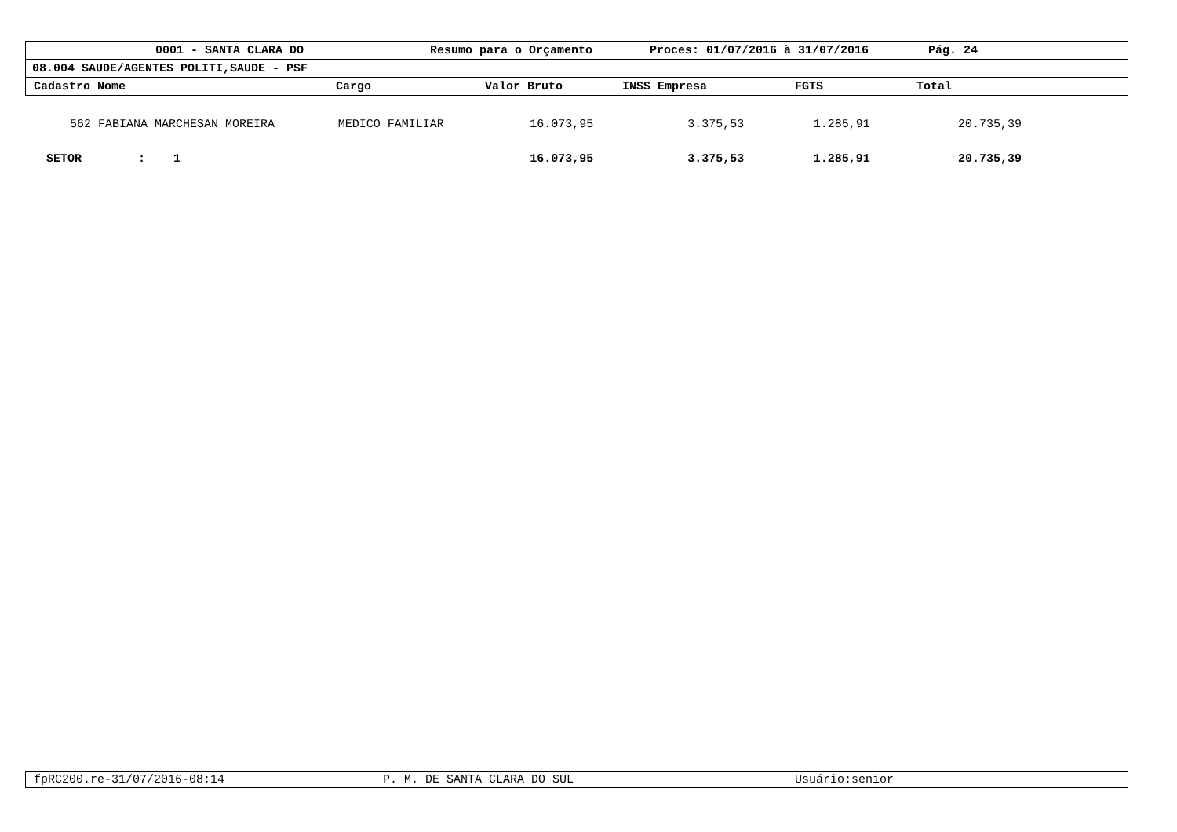0001 - SANTA CLARA DO Resumo para o Orçamento Proces: 01/07/2016 à 31/07/2016 Pág. 24
08.004 SAUDE/AGENTES POLITI,SAUDE - PSF
Cadastro Nome Cargo Valor Bruto INSS Empresa FGTS Total
| 562 | FABIANA MARCHESAN MOREIRA | MEDICO FAMILIAR | 16.073,95 | 3.375,53 | 1.285,91 | 20.735,39 |
| SETOR : 1 | | | 16.073,95 | 3.375,53 | 1.285,91 | 20.735,39 |
fpRC200.re-31/07/2016-08:14 P. M. DE SANTA CLARA DO SUL Usuário:senior